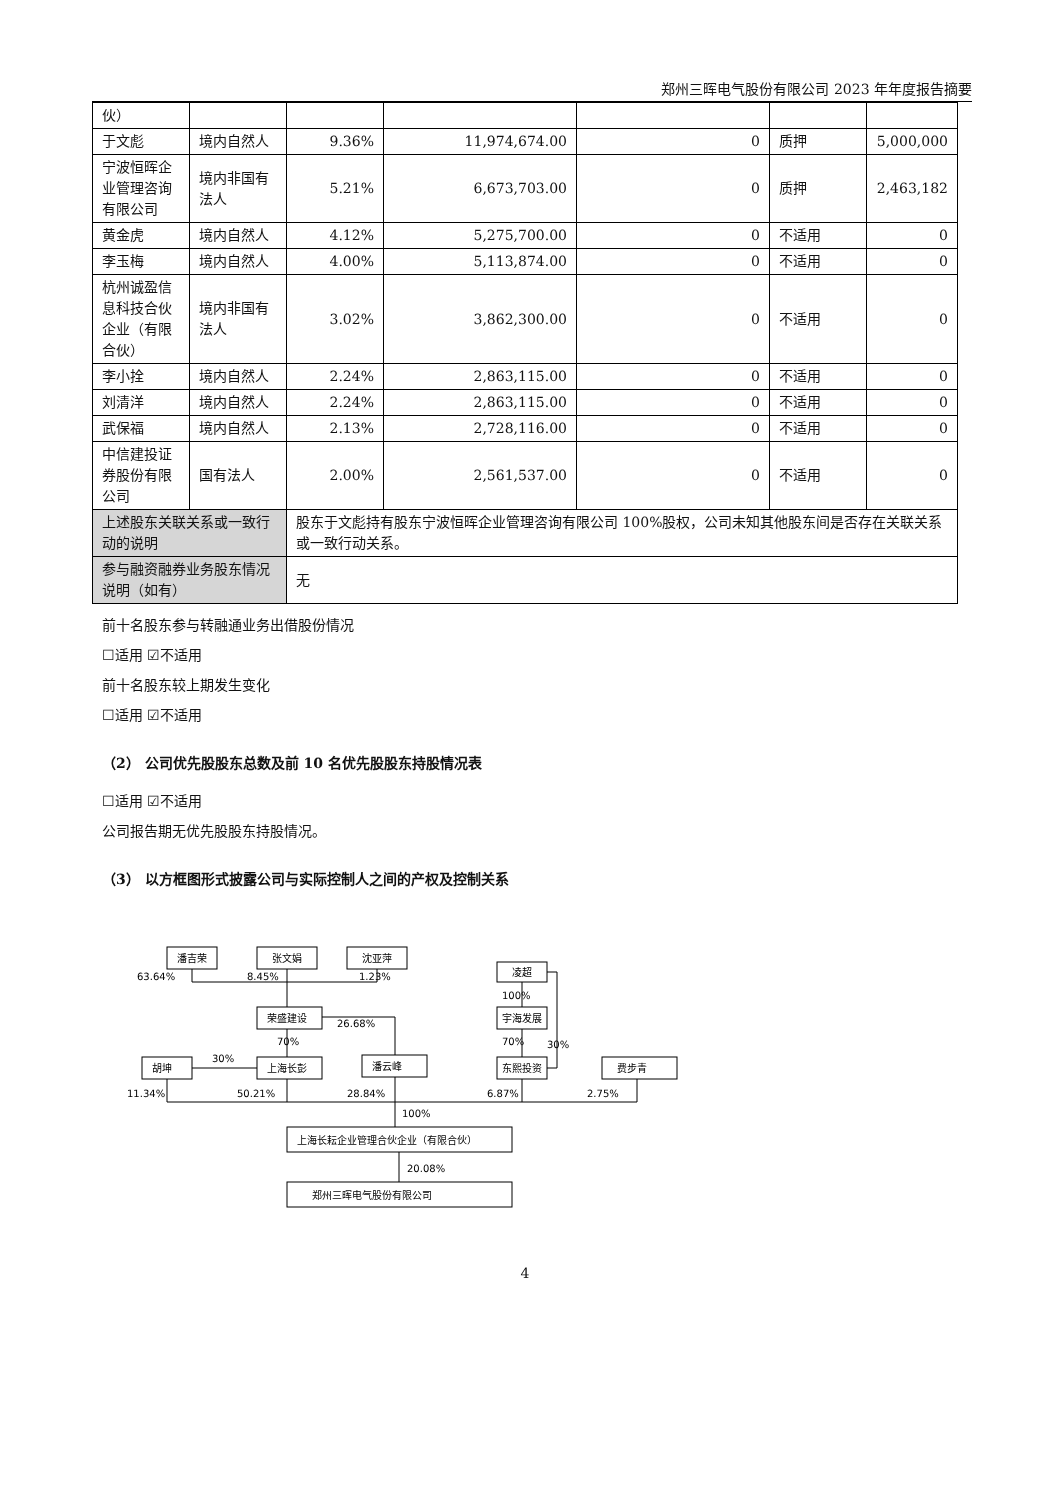郑州三晖电气股份有限公司 2023 年年度报告摘要
| 伙） | | | | | | |
| 于文彪 | 境内自然人 | 9.36% | 11,974,674.00 | 0 | 质押 | 5,000,000 |
| 宁波恒晖企业管理咨询有限公司 | 境内非国有法人 | 5.21% | 6,673,703.00 | 0 | 质押 | 2,463,182 |
| 黄金虎 | 境内自然人 | 4.12% | 5,275,700.00 | 0 | 不适用 | 0 |
| 李玉梅 | 境内自然人 | 4.00% | 5,113,874.00 | 0 | 不适用 | 0 |
| 杭州诚盈信息科技合伙企业（有限合伙） | 境内非国有法人 | 3.02% | 3,862,300.00 | 0 | 不适用 | 0 |
| 李小拴 | 境内自然人 | 2.24% | 2,863,115.00 | 0 | 不适用 | 0 |
| 刘清洋 | 境内自然人 | 2.24% | 2,863,115.00 | 0 | 不适用 | 0 |
| 武保福 | 境内自然人 | 2.13% | 2,728,116.00 | 0 | 不适用 | 0 |
| 中信建投证券股份有限公司 | 国有法人 | 2.00% | 2,561,537.00 | 0 | 不适用 | 0 |
| 上述股东关联关系或一致行动的说明 | | 股东于文彪持有股东宁波恒晖企业管理咨询有限公司 100%股权，公司未知其他股东间是否存在关联关系或一致行动关系。 | | | | |
| 参与融资融券业务股东情况说明（如有） | | 无 | | | | |
前十名股东参与转融通业务出借股份情况
☐适用 ☑不适用
前十名股东较上期发生变化
☐适用 ☑不适用
（2） 公司优先股股东总数及前 10 名优先股股东持股情况表
☐适用 ☑不适用
公司报告期无优先股股东持股情况。
（3） 以方框图形式披露公司与实际控制人之间的产权及控制关系
潘吉荣
张文娟
沈亚萍
凌超
荣盛建设
宇海发展
胡坤
上海长彭
潘云峰
东熙投资
费步青
上海长耘企业管理合伙企业（有限合伙）
郑州三晖电气股份有限公司
63.64%
8.45%
1.23%
100%
26.68%
70%
70%
30%
30%
11.34%
50.21%
28.84%
6.87%
2.75%
100%
20.08%
4